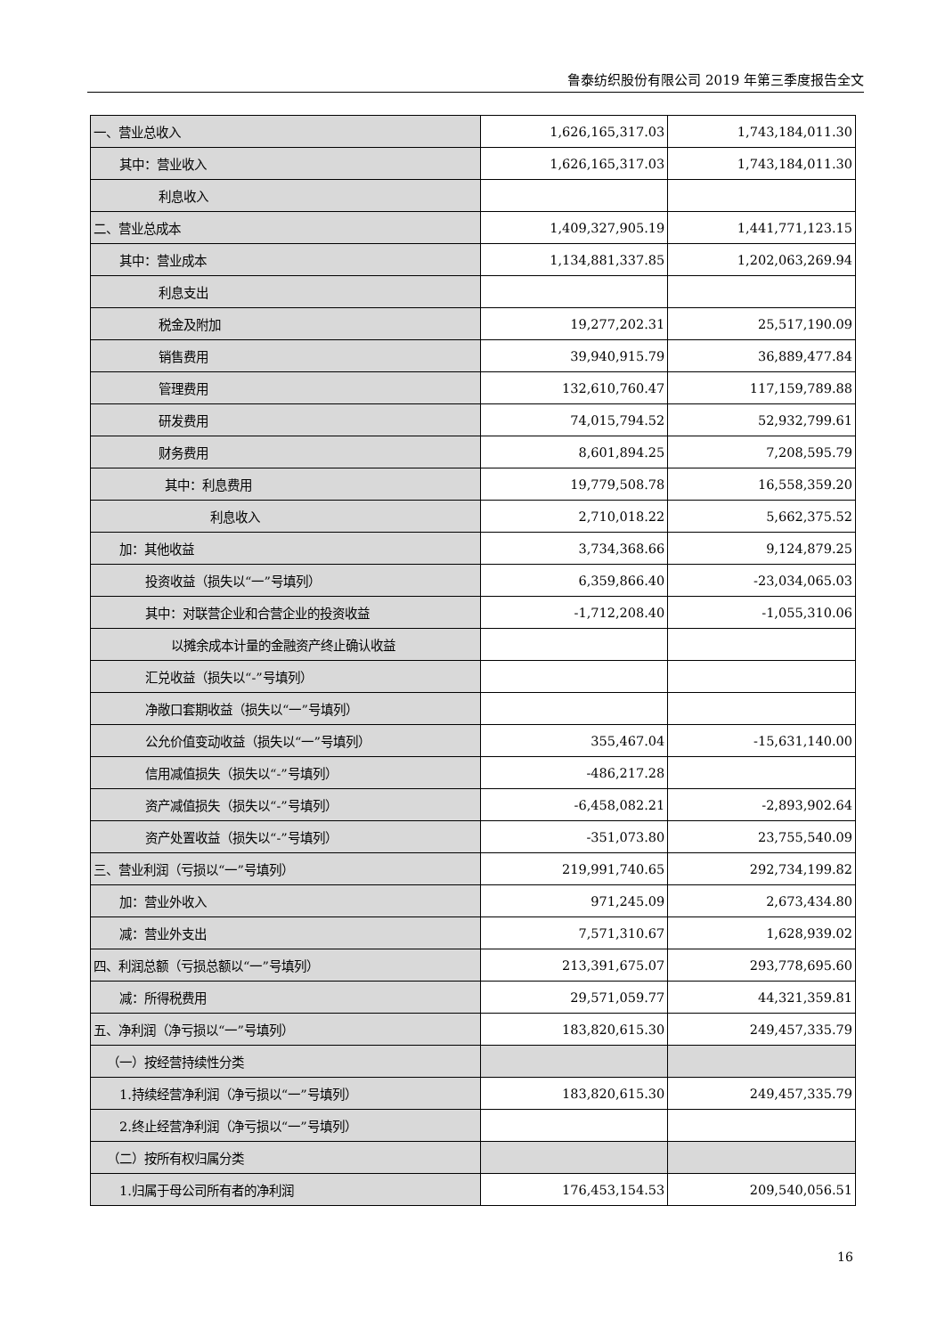鲁泰纺织股份有限公司 2019 年第三季度报告全文
| 一、营业总收入 | 1,626,165,317.03 | 1,743,184,011.30 |
| 其中：营业收入 | 1,626,165,317.03 | 1,743,184,011.30 |
| 利息收入 | | |
| 二、营业总成本 | 1,409,327,905.19 | 1,441,771,123.15 |
| 其中：营业成本 | 1,134,881,337.85 | 1,202,063,269.94 |
| 利息支出 | | |
| 税金及附加 | 19,277,202.31 | 25,517,190.09 |
| 销售费用 | 39,940,915.79 | 36,889,477.84 |
| 管理费用 | 132,610,760.47 | 117,159,789.88 |
| 研发费用 | 74,015,794.52 | 52,932,799.61 |
| 财务费用 | 8,601,894.25 | 7,208,595.79 |
| 其中：利息费用 | 19,779,508.78 | 16,558,359.20 |
| 利息收入 | 2,710,018.22 | 5,662,375.52 |
| 加：其他收益 | 3,734,368.66 | 9,124,879.25 |
| 投资收益（损失以“一”号填列） | 6,359,866.40 | -23,034,065.03 |
| 其中：对联营企业和合营企业的投资收益 | -1,712,208.40 | -1,055,310.06 |
| 以摊余成本计量的金融资产终止确认收益 | | |
| 汇兑收益（损失以“-”号填列） | | |
| 净敞口套期收益（损失以“一”号填列） | | |
| 公允价值变动收益（损失以“一”号填列） | 355,467.04 | -15,631,140.00 |
| 信用减值损失（损失以“-”号填列） | -486,217.28 | |
| 资产减值损失（损失以“-”号填列） | -6,458,082.21 | -2,893,902.64 |
| 资产处置收益（损失以“-”号填列） | -351,073.80 | 23,755,540.09 |
| 三、营业利润（亏损以“一”号填列） | 219,991,740.65 | 292,734,199.82 |
| 加：营业外收入 | 971,245.09 | 2,673,434.80 |
| 减：营业外支出 | 7,571,310.67 | 1,628,939.02 |
| 四、利润总额（亏损总额以“一”号填列） | 213,391,675.07 | 293,778,695.60 |
| 减：所得税费用 | 29,571,059.77 | 44,321,359.81 |
| 五、净利润（净亏损以“一”号填列） | 183,820,615.30 | 249,457,335.79 |
| （一）按经营持续性分类 | | |
| 1.持续经营净利润（净亏损以“一”号填列） | 183,820,615.30 | 249,457,335.79 |
| 2.终止经营净利润（净亏损以“一”号填列） | | |
| （二）按所有权归属分类 | | |
| 1.归属于母公司所有者的净利润 | 176,453,154.53 | 209,540,056.51 |
16